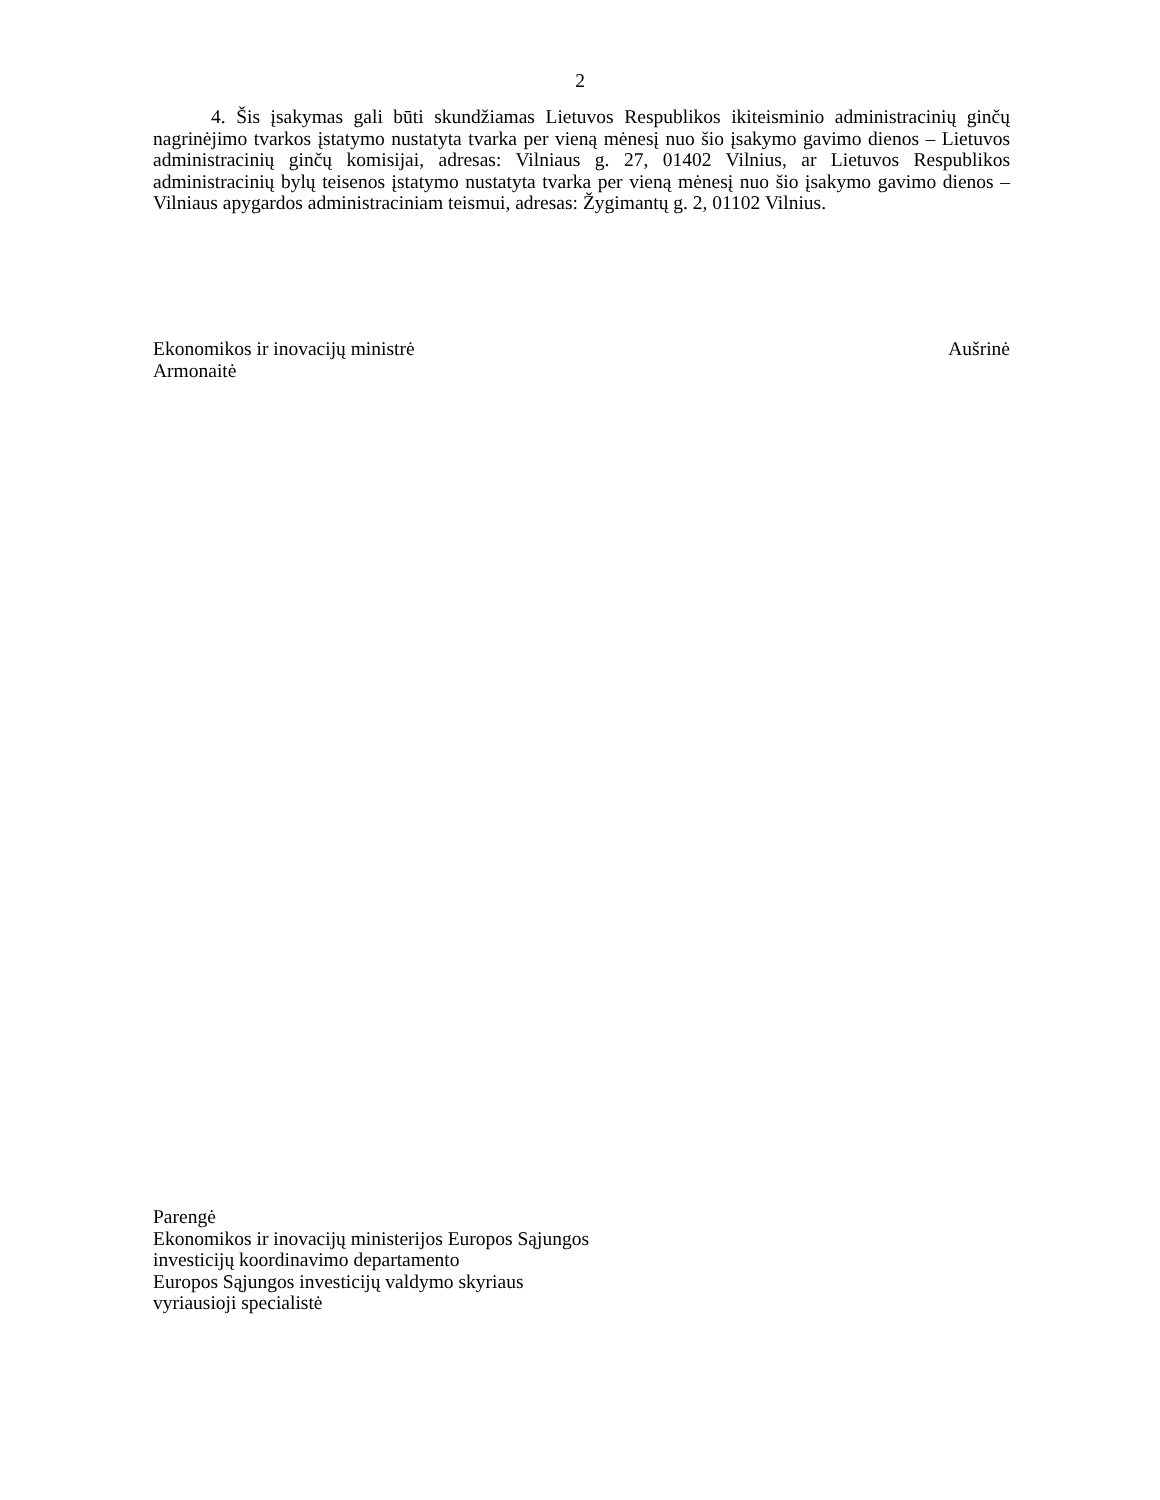2
4. Šis įsakymas gali būti skundžiamas Lietuvos Respublikos ikiteisminio administracinių ginčų nagrinėjimo tvarkos įstatymo nustatyta tvarka per vieną mėnesį nuo šio įsakymo gavimo dienos – Lietuvos administracinių ginčų komisijai, adresas: Vilniaus g. 27, 01402 Vilnius, ar Lietuvos Respublikos administracinių bylų teisenos įstatymo nustatyta tvarka per vieną mėnesį nuo šio įsakymo gavimo dienos – Vilniaus apygardos administraciniam teismui, adresas: Žygimantų g. 2, 01102 Vilnius.
Ekonomikos ir inovacijų ministrė Aušrinė
Armonaitė
Parengė
Ekonomikos ir inovacijų ministerijos Europos Sąjungos
investicijų koordinavimo departamento
Europos Sąjungos investicijų valdymo skyriaus
vyriausioji specialistė